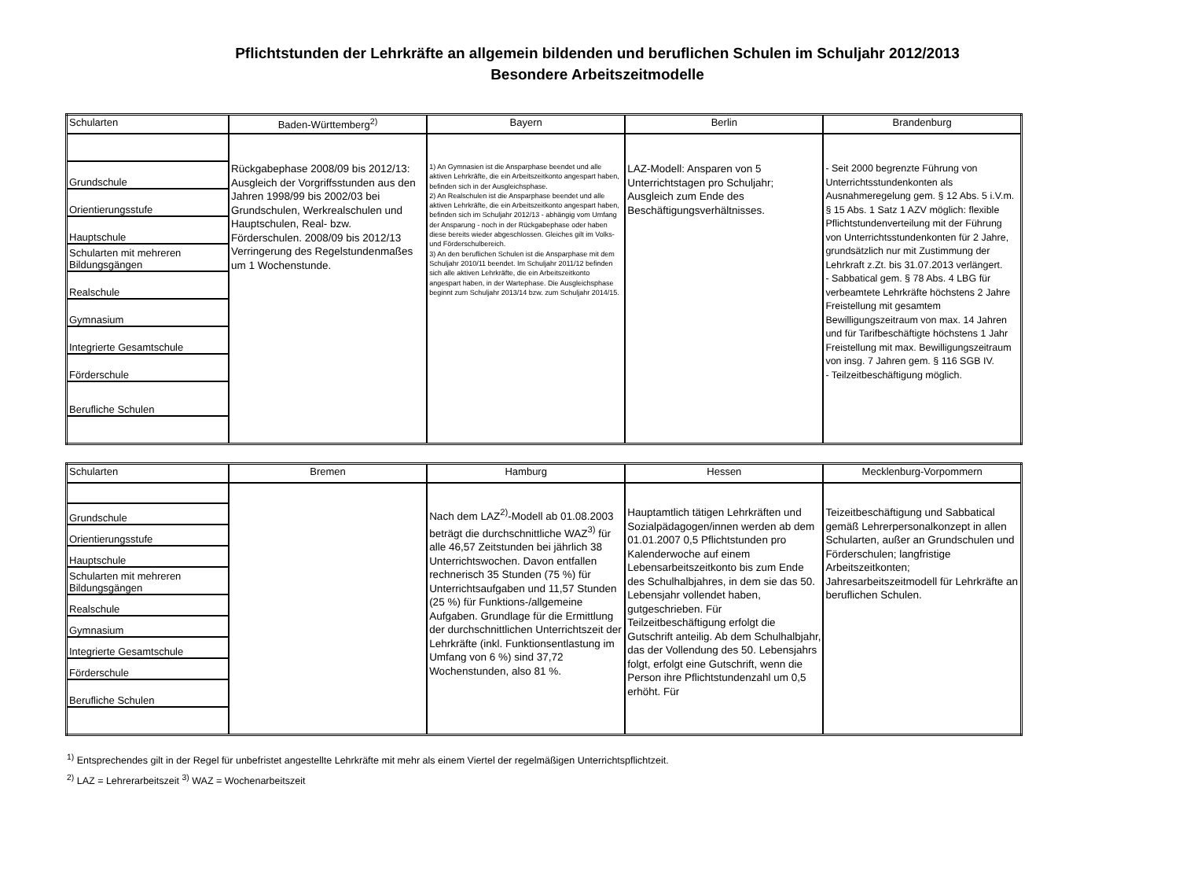Pflichtstunden der Lehrkräfte an allgemein bildenden und beruflichen Schulen im Schuljahr 2012/2013
Besondere Arbeitszeitmodelle
| Schularten | Baden-Württemberg<sup>2)</sup> | Bayern | Berlin | Brandenburg |
| --- | --- | --- | --- | --- |
| Grundschule Orientierungsstufe Hauptschule Schularten mit mehreren Bildungsgängen Realschule Gymnasium Integrierte Gesamtschule Förderschule Berufliche Schulen | Rückgabephase 2008/09 bis 2012/13: Ausgleich der Vorgriffsstunden aus den Jahren 1998/99 bis 2002/03 bei Grundschulen, Werkrealschulen und Hauptschulen, Real- bzw. Förderschulen. 2008/09 bis 2012/13 Verringerung des Regelstundenmaßes um 1 Wochenstunde. | 1) An Gymnasien ist die Ansparphase beendet und alle aktiven Lehrkräfte, die ein Arbeitszeitkonto angespart haben, befinden sich in der Ausgleichsphase. 2) An Realschulen ist die Ansparphase beendet und alle aktiven Lehrkräfte, die ein Arbeitszeitkonto angespart haben, befinden sich im Schuljahr 2012/13 - abhängig vom Umfang der Ansparung - noch in der Rückgabephase oder haben diese bereits wieder abgeschlossen. Gleiches gilt im Volks- und Förderschulbereich. 3) An den beruflichen Schulen ist die Ansparphase mit dem Schuljahr 2010/11 beendet. Im Schuljahr 2011/12 befinden sich alle aktiven Lehrkräfte, die ein Arbeitszeitkonto angespart haben, in der Wartephase. Die Ausgleichsphase beginnt zum Schuljahr 2013/14 bzw. zum Schuljahr 2014/15. | LAZ-Modell: Ansparen von 5 Unterrichtstagen pro Schuljahr; Ausgleich zum Ende des Beschäftigungsverhältnisses. | - Seit 2000 begrenzte Führung von Unterrichtsstundenkonten als Ausnahmeregelung gem. § 12 Abs. 5 i.V.m. § 15 Abs. 1 Satz 1 AZV möglich: flexible Pflichtstundenverteilung mit der Führung von Unterrichtsstundenkonten für 2 Jahre, grundsätzlich nur mit Zustimmung der Lehrkraft z.Zt. bis 31.07.2013 verlängert. - Sabbatical gem. § 78 Abs. 4 LBG für verbeamtete Lehrkräfte höchstens 2 Jahre Freistellung mit gesamtem Bewilligungszeitraum von max. 14 Jahren und für Tarifbeschäftigte höchstens 1 Jahr Freistellung mit max. Bewilligungszeitraum von insg. 7 Jahren gem. § 116 SGB IV. - Teilzeitbeschäftigung möglich. |
| Schularten | Bremen | Hamburg | Hessen | Mecklenburg-Vorpommern |
| --- | --- | --- | --- | --- |
| Grundschule Orientierungsstufe Hauptschule Schularten mit mehreren Bildungsgängen Realschule Gymnasium Integrierte Gesamtschule Förderschule Berufliche Schulen | | Nach dem LAZ<sup>2)</sup>-Modell ab 01.08.2003 beträgt die durchschnittliche WAZ<sup>3)</sup> für alle 46,57 Zeitstunden bei jährlich 38 Unterrichtswochen. Davon entfallen rechnerisch 35 Stunden (75 %) für Unterrichtsaufgaben und 11,57 Stunden (25 %) für Funktions-/allgemeine Aufgaben. Grundlage für die Ermittlung der durchschnittlichen Unterrichtszeit der Lehrkräfte (inkl. Funktionsentlastung im Umfang von 6 %) sind 37,72 Wochenstunden, also 81 %. | Hauptamtlich tätigen Lehrkräften und Sozialpädagogen/innen werden ab dem 01.01.2007 0,5 Pflichtstunden pro Kalenderwoche auf einem Lebensarbeitszeitkonto bis zum Ende des Schulhalbjahres, in dem sie das 50. Lebensjahr vollendet haben, gutgeschrieben. Für Teilzeitbeschäftigung erfolgt die Gutschrift anteilig. Ab dem Schulhalbjahr, das der Vollendung des 50. Lebensjahrs folgt, erfolgt eine Gutschrift, wenn die Person ihre Pflichtstundenzahl um 0,5 erhöht. Für | Teizeitbeschäftigung und Sabbatical gemäß Lehrerpersonalkonzept in allen Schularten, außer an Grundschulen und Förderschulen; langfristige Arbeitszeitkonten; Jahresarbeitszeitmodell für Lehrkräfte an beruflichen Schulen. |
<sup>1)</sup> Entsprechendes gilt in der Regel für unbefristet angestellte Lehrkräfte mit mehr als einem Viertel der regelmäßigen Unterrichtspflichtzeit.
<sup>2)</sup> LAZ = Lehrerarbeitszeit <sup>3)</sup> WAZ = Wochenarbeitszeit